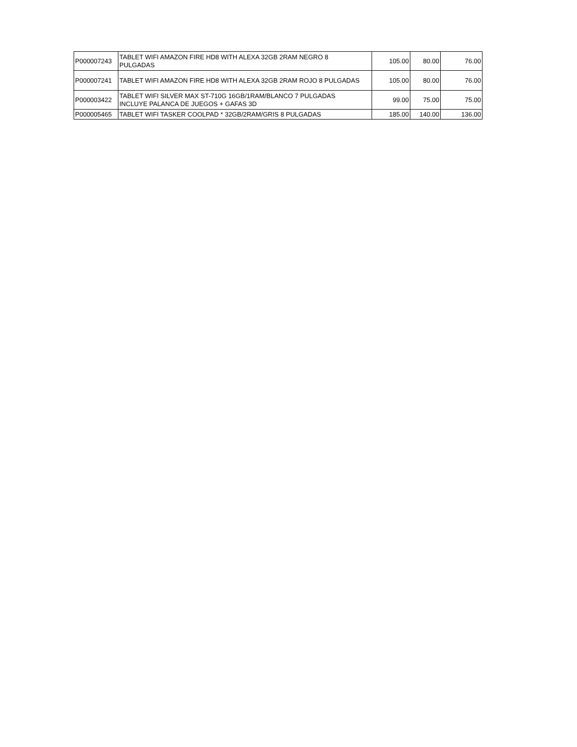| P000007243 | TABLET WIFI AMAZON FIRE HD8 WITH ALEXA 32GB 2RAM NEGRO 8 PULGADAS | 105.00 | 80.00 | 76.00 |
| P000007241 | TABLET WIFI AMAZON FIRE HD8 WITH ALEXA 32GB 2RAM ROJO 8 PULGADAS | 105.00 | 80.00 | 76.00 |
| P000003422 | TABLET WIFI SILVER MAX ST-710G 16GB/1RAM/BLANCO 7 PULGADAS INCLUYE PALANCA DE JUEGOS + GAFAS 3D | 99.00 | 75.00 | 75.00 |
| P000005465 | TABLET WIFI TASKER COOLPAD * 32GB/2RAM/GRIS 8 PULGADAS | 185.00 | 140.00 | 136.00 |